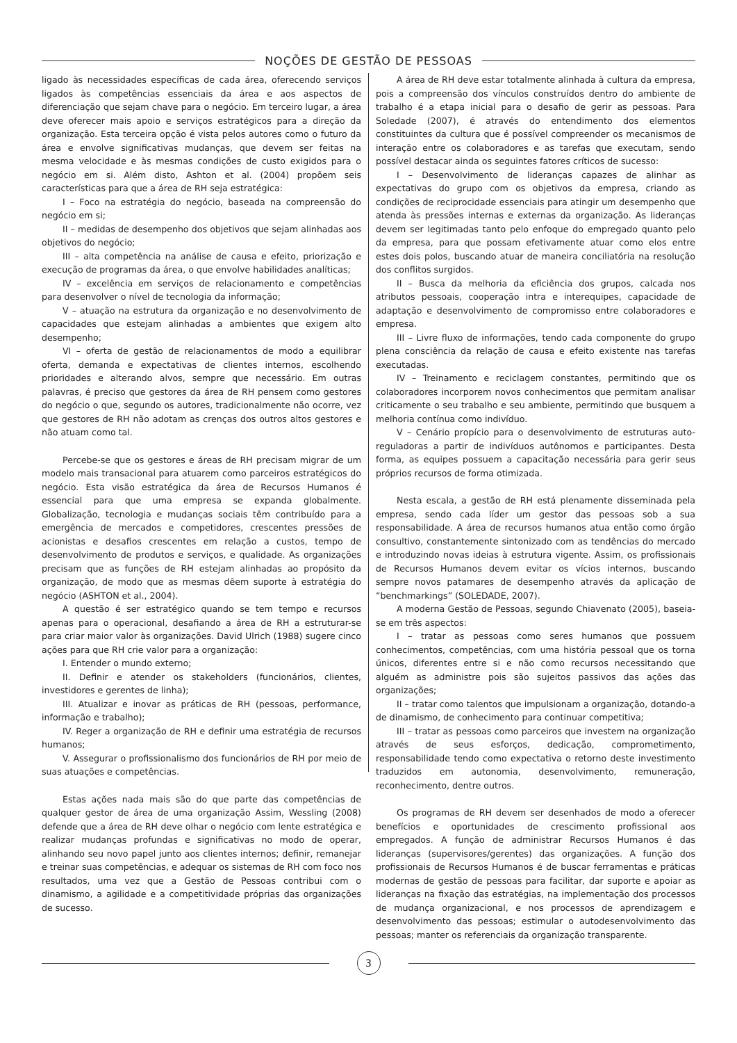NOÇÕES DE GESTÃO DE PESSOAS
ligado às necessidades específicas de cada área, oferecendo serviços ligados às competências essenciais da área e aos aspectos de diferenciação que sejam chave para o negócio. Em terceiro lugar, a área deve oferecer mais apoio e serviços estratégicos para a direção da organização. Esta terceira opção é vista pelos autores como o futuro da área e envolve significativas mudanças, que devem ser feitas na mesma velocidade e às mesmas condições de custo exigidos para o negócio em si. Além disto, Ashton et al. (2004) propõem seis características para que a área de RH seja estratégica:
I – Foco na estratégia do negócio, baseada na compreensão do negócio em si;
II – medidas de desempenho dos objetivos que sejam alinhadas aos objetivos do negócio;
III – alta competência na análise de causa e efeito, priorização e execução de programas da área, o que envolve habilidades analíticas;
IV – excelência em serviços de relacionamento e competências para desenvolver o nível de tecnologia da informação;
V – atuação na estrutura da organização e no desenvolvimento de capacidades que estejam alinhadas a ambientes que exigem alto desempenho;
VI – oferta de gestão de relacionamentos de modo a equilibrar oferta, demanda e expectativas de clientes internos, escolhendo prioridades e alterando alvos, sempre que necessário. Em outras palavras, é preciso que gestores da área de RH pensem como gestores do negócio o que, segundo os autores, tradicionalmente não ocorre, vez que gestores de RH não adotam as crenças dos outros altos gestores e não atuam como tal.
Percebe-se que os gestores e áreas de RH precisam migrar de um modelo mais transacional para atuarem como parceiros estratégicos do negócio. Esta visão estratégica da área de Recursos Humanos é essencial para que uma empresa se expanda globalmente. Globalização, tecnologia e mudanças sociais têm contribuído para a emergência de mercados e competidores, crescentes pressões de acionistas e desafios crescentes em relação a custos, tempo de desenvolvimento de produtos e serviços, e qualidade. As organizações precisam que as funções de RH estejam alinhadas ao propósito da organização, de modo que as mesmas dêem suporte à estratégia do negócio (ASHTON et al., 2004).
A questão é ser estratégico quando se tem tempo e recursos apenas para o operacional, desafiando a área de RH a estruturar-se para criar maior valor às organizações. David Ulrich (1988) sugere cinco ações para que RH crie valor para a organização:
I. Entender o mundo externo;
II. Definir e atender os stakeholders (funcionários, clientes, investidores e gerentes de linha);
III. Atualizar e inovar as práticas de RH (pessoas, performance, informação e trabalho);
IV. Reger a organização de RH e definir uma estratégia de recursos humanos;
V. Assegurar o profissionalismo dos funcionários de RH por meio de suas atuações e competências.
Estas ações nada mais são do que parte das competências de qualquer gestor de área de uma organização Assim, Wessling (2008) defende que a área de RH deve olhar o negócio com lente estratégica e realizar mudanças profundas e significativas no modo de operar, alinhando seu novo papel junto aos clientes internos; definir, remanejar e treinar suas competências, e adequar os sistemas de RH com foco nos resultados, uma vez que a Gestão de Pessoas contribui com o dinamismo, a agilidade e a competitividade próprias das organizações de sucesso.
A área de RH deve estar totalmente alinhada à cultura da empresa, pois a compreensão dos vínculos construídos dentro do ambiente de trabalho é a etapa inicial para o desafio de gerir as pessoas. Para Soledade (2007), é através do entendimento dos elementos constituintes da cultura que é possível compreender os mecanismos de interação entre os colaboradores e as tarefas que executam, sendo possível destacar ainda os seguintes fatores críticos de sucesso:
I – Desenvolvimento de lideranças capazes de alinhar as expectativas do grupo com os objetivos da empresa, criando as condições de reciprocidade essenciais para atingir um desempenho que atenda às pressões internas e externas da organização. As lideranças devem ser legitimadas tanto pelo enfoque do empregado quanto pelo da empresa, para que possam efetivamente atuar como elos entre estes dois polos, buscando atuar de maneira conciliatória na resolução dos conflitos surgidos.
II – Busca da melhoria da eficiência dos grupos, calcada nos atributos pessoais, cooperação intra e interequipes, capacidade de adaptação e desenvolvimento de compromisso entre colaboradores e empresa.
III – Livre fluxo de informações, tendo cada componente do grupo plena consciência da relação de causa e efeito existente nas tarefas executadas.
IV – Treinamento e reciclagem constantes, permitindo que os colaboradores incorporem novos conhecimentos que permitam analisar criticamente o seu trabalho e seu ambiente, permitindo que busquem a melhoria contínua como indivíduo.
V – Cenário propício para o desenvolvimento de estruturas auto-reguladoras a partir de indivíduos autônomos e participantes. Desta forma, as equipes possuem a capacitação necessária para gerir seus próprios recursos de forma otimizada.
Nesta escala, a gestão de RH está plenamente disseminada pela empresa, sendo cada líder um gestor das pessoas sob a sua responsabilidade. A área de recursos humanos atua então como órgão consultivo, constantemente sintonizado com as tendências do mercado e introduzindo novas ideias à estrutura vigente. Assim, os profissionais de Recursos Humanos devem evitar os vícios internos, buscando sempre novos patamares de desempenho através da aplicação de “benchmarkings” (SOLEDADE, 2007).
A moderna Gestão de Pessoas, segundo Chiavenato (2005), baseia-se em três aspectos:
I – tratar as pessoas como seres humanos que possuem conhecimentos, competências, com uma história pessoal que os torna únicos, diferentes entre si e não como recursos necessitando que alguém as administre pois são sujeitos passivos das ações das organizações;
II – tratar como talentos que impulsionam a organização, dotando-a de dinamismo, de conhecimento para continuar competitiva;
III – tratar as pessoas como parceiros que investem na organização através de seus esforços, dedicação, comprometimento, responsabilidade tendo como expectativa o retorno deste investimento traduzidos em autonomia, desenvolvimento, remuneração, reconhecimento, dentre outros.
Os programas de RH devem ser desenhados de modo a oferecer benefícios e oportunidades de crescimento profissional aos empregados. A função de administrar Recursos Humanos é das lideranças (supervisores/gerentes) das organizações. A função dos profissionais de Recursos Humanos é de buscar ferramentas e práticas modernas de gestão de pessoas para facilitar, dar suporte e apoiar as lideranças na fixação das estratégias, na implementação dos processos de mudança organizacional, e nos processos de aprendizagem e desenvolvimento das pessoas; estimular o autodesenvolvimento das pessoas; manter os referenciais da organização transparente.
3